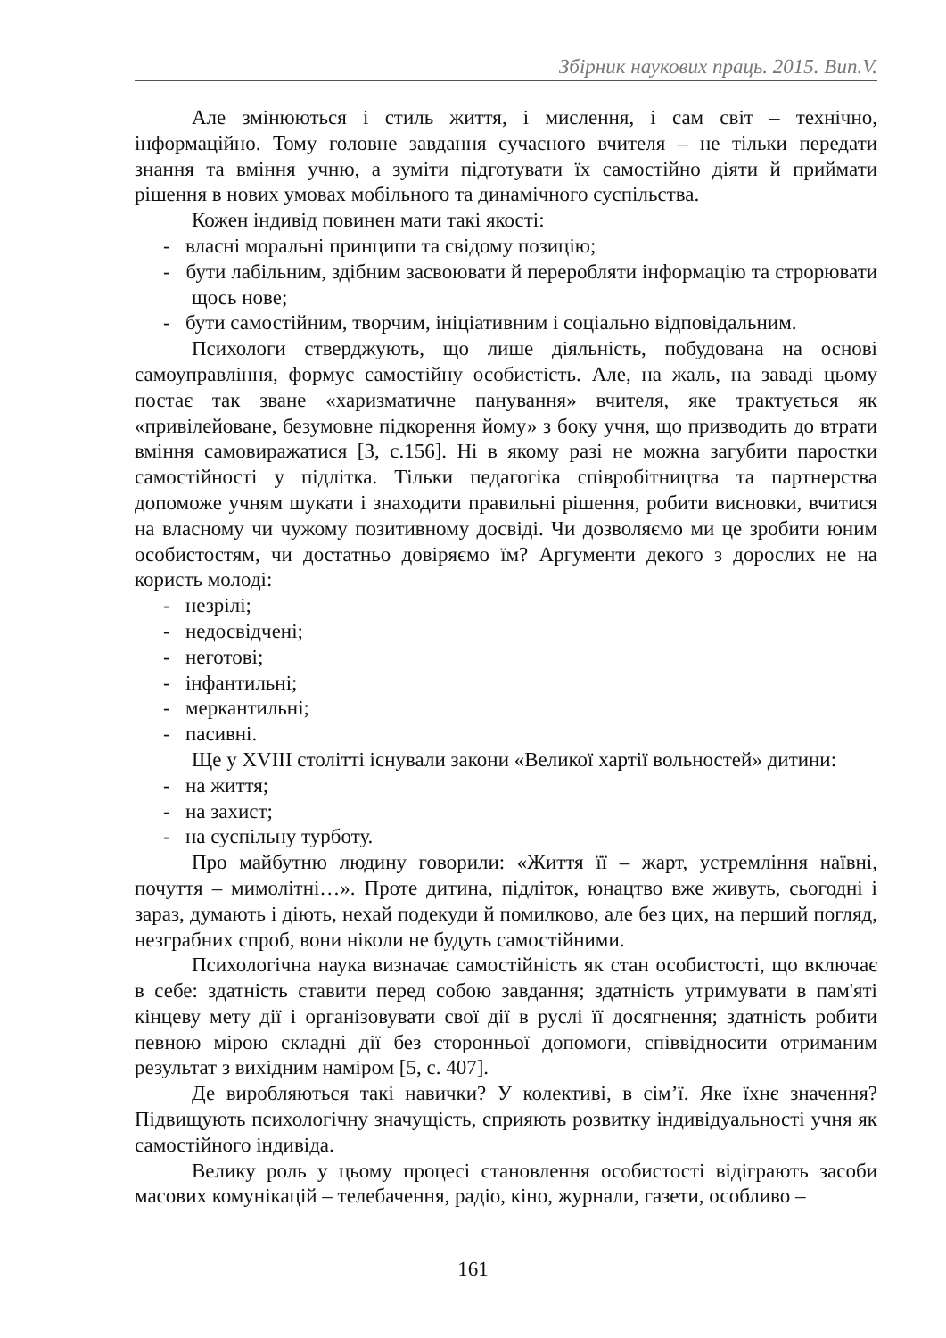Збірник наукових праць. 2015. Вип.V.
Але змінюються і стиль життя, і мислення, і сам світ – технічно, інформаційно. Тому головне завдання сучасного вчителя – не тільки передати знання та вміння учню, а зуміти підготувати їх самостійно діяти й приймати рішення в нових умовах мобільного та динамічного суспільства.
Кожен індивід повинен мати такі якості:
- власні моральні принципи та свідому позицію;
- бути лабільним, здібним засвоювати й переробляти інформацію та строрювати щось нове;
- бути самостійним, творчим, ініціативним і соціально відповідальним.
Психологи стверджують, що лише діяльність, побудована на основі самоуправління, формує самостійну особистість. Але, на жаль, на заваді цьому постає так зване «харизматичне панування» вчителя, яке трактується як «привілейоване, безумовне підкорення йому» з боку учня, що призводить до втрати вміння самовиражатися [3, с.156]. Ні в якому разі не можна загубити паростки самостійності у підлітка. Тільки педагогіка співробітництва та партнерства допоможе учням шукати і знаходити правильні рішення, робити висновки, вчитися на власному чи чужому позитивному досвіді. Чи дозволяємо ми це зробити юним особистостям, чи достатньо довіряємо їм? Аргументи декого з дорослих не на користь молоді:
- незрілі;
- недосвідчені;
- неготові;
- інфантильні;
- меркантильні;
- пасивні.
Ще у XVIII столітті існували закони «Великої хартії вольностей» дитини:
- на життя;
- на захист;
- на суспільну турботу.
Про майбутню людину говорили: «Життя її – жарт, устремління наївні, почуття – мимолітні…». Проте дитина, підліток, юнацтво вже живуть, сьогодні і зараз, думають і діють, нехай подекуди й помилково, але без цих, на перший погляд, незграбних спроб, вони ніколи не будуть самостійними.
Психологічна наука визначає самостійність як стан особистості, що включає в себе: здатність ставити перед собою завдання; здатність утримувати в пам'яті кінцеву мету дії і організовувати свої дії в руслі її досягнення; здатність робити певною мірою складні дії без сторонньої допомоги, співвідносити отриманим результат з вихідним наміром [5, с. 407].
Де виробляються такі навички? У колективі, в сім’ї. Яке їхнє значення? Підвищують психологічну значущість, сприяють розвитку індивідуальності учня як самостійного індивіда.
Велику роль у цьому процесі становлення особистості відіграють засоби масових комунікацій – телебачення, радіо, кіно, журнали, газети, особливо –
161